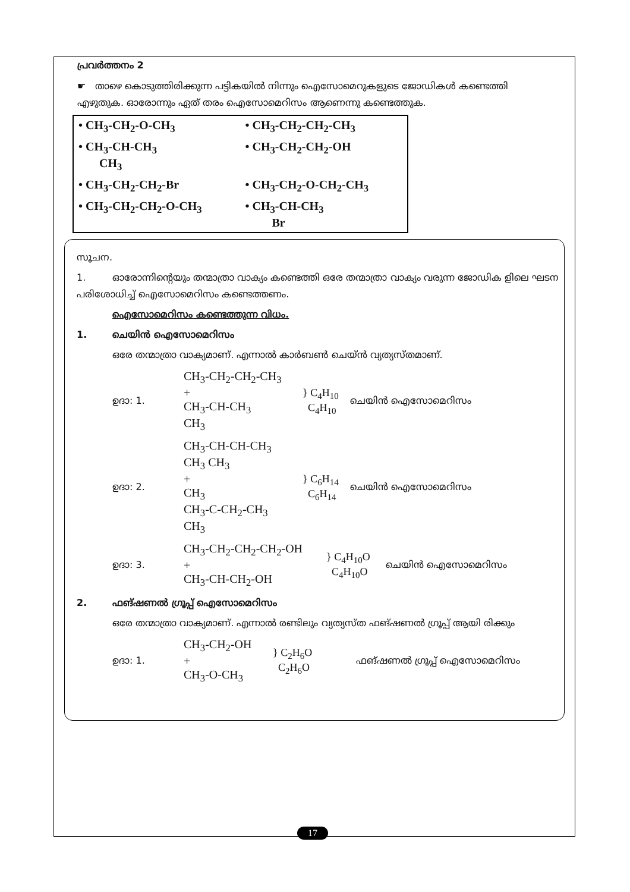പ്രവർത്തനം 2
☛ താഴെ കൊടുത്തിരിക്കുന്ന പട്ടികയിൽ നിന്നും ഐസോമെറുകളുടെ ജോഡികൾ കണ്ടെത്തി എഴുതുക. ഓരോന്നും ഏത് തരം ഐസോമെറിസം ആണെന്നു കണ്ടെത്തുക.
| • CH<sub>3</sub>-CH<sub>2</sub>-O-CH<sub>3</sub> | • CH<sub>3</sub>-CH<sub>2</sub>-CH<sub>2</sub>-CH<sub>3</sub> |
| • CH<sub>3</sub>-CH-CH<sub>3</sub> CH<sub>3</sub> | • CH<sub>3</sub>-CH<sub>2</sub>-CH<sub>2</sub>-OH |
| • CH<sub>3</sub>-CH<sub>2</sub>-CH<sub>2</sub>-Br | • CH<sub>3</sub>-CH<sub>2</sub>-O-CH<sub>2</sub>-CH<sub>3</sub> |
| • CH<sub>3</sub>-CH<sub>2</sub>-CH<sub>2</sub>-O-CH<sub>3</sub> | • CH<sub>3</sub>-CH-CH<sub>3</sub> Br |
സൂചന.
1. ഓരോന്നിന്റെയും തന്മാത്രാ വാക്യം കണ്ടെത്തി ഒരേ തന്മാത്രാ വാക്യം വരുന്ന ജോഡിക ളിലെ ഘടന പരിശോധിച്ച് ഐസോമെറിസം കണ്ടെത്തണം.
ഐസോമെറിസം കണ്ടെത്തുന്ന വിധം.
1. ചെയിൻ ഐസോമെറിസം
ഒരേ തന്മാത്രാ വാക്യമാണ്. എന്നാൽ കാർബൺ ചെയ്ൻ വ്യത്യസ്തമാണ്.
ഉദാ: 1. CH<sub>3</sub>-CH<sub>2</sub>-CH<sub>2</sub>-CH<sub>3</sub>
+
CH<sub>3</sub>-CH-CH<sub>3</sub>
CH<sub>3</sub> } C<sub>4</sub>H<sub>10</sub>
C<sub>4</sub>H<sub>10</sub> ചെയിൻ ഐസോമെറിസം
ഉദാ: 2. CH<sub>3</sub>-CH-CH-CH<sub>3</sub>
CH<sub>3</sub> CH<sub>3</sub>
+
CH<sub>3</sub>
CH<sub>3</sub>-C-CH<sub>2</sub>-CH<sub>3</sub>
CH<sub>3</sub> } C<sub>6</sub>H<sub>14</sub>
C<sub>6</sub>H<sub>14</sub> ചെയിൻ ഐസോമെറിസം
ഉദാ: 3. CH<sub>3</sub>-CH<sub>2</sub>-CH<sub>2</sub>-CH<sub>2</sub>-OH
+
CH<sub>3</sub>-CH-CH<sub>2</sub>-OH } C<sub>4</sub>H<sub>10</sub>O
C<sub>4</sub>H<sub>10</sub>O ചെയിൻ ഐസോമെറിസം
2. ഫങ്ഷണൽ ഗ്രൂപ്പ് ഐസോമെറിസം
ഒരേ തന്മാത്രാ വാക്യമാണ്. എന്നാൽ രണ്ടിലും വ്യത്യസ്ത ഫങ്ഷണൽ ഗ്രൂപ്പ് ആയി രിക്കും
ഉദാ: 1. CH<sub>3</sub>-CH<sub>2</sub>-OH
+
CH<sub>3</sub>-O-CH<sub>3</sub> } C<sub>2</sub>H<sub>6</sub>O
C<sub>2</sub>H<sub>6</sub>O ഫങ്ഷണൽ ഗ്രൂപ്പ് ഐസോമെറിസം
17